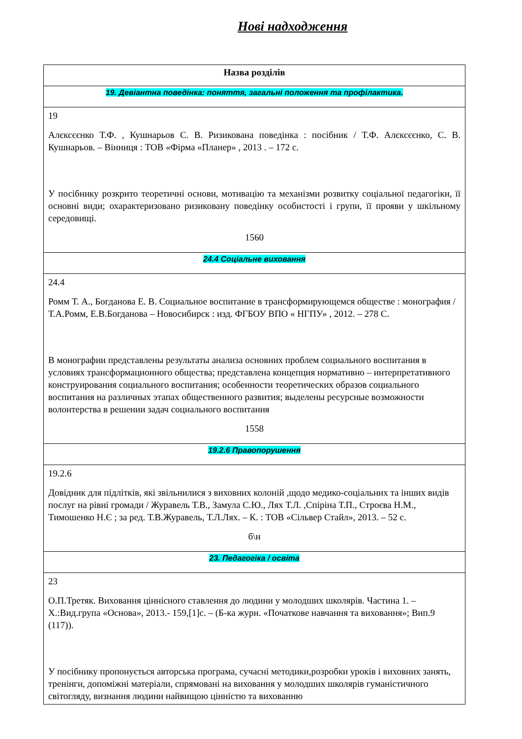Нові надходження
| Назва розділів |
| --- |
| 19. Девіантна поведінка: поняття, загальні положення та профілактика. |
| 19 Алєксєєнко Т.Ф. , Кушнарьов С. В. Ризикована поведінка : посібник / Т.Ф. Алєксєєнко, С. В. Кушнарьов. – Вінниця : ТОВ «Фірма «Планер» , 2013 . – 172 с. У посібнику розкрито теоретичні основи, мотивацію та механізми розвитку соціальної педагогіки, її основні види; охарактеризовано ризиковану поведінку особистості і групи, її прояви у шкільному середовищі. 1560 |
| 24.4 Соціальне виховання |
| 24.4 Ромм Т. А., Богданова Е. В. Социальное воспитание в трансформирующемся обществе : монография / Т.А.Ромм, Е.В.Богданова – Новосибирск : изд. ФГБОУ ВПО « НГПУ» , 2012. – 278 С. В монографии представлены результаты анализа основних проблем социального воспитания в условиях трансформационного общества; представлена концепция нормативно – интерпретативного конструирования социального воспитания; особенности теоретических образов социального воспитания на различных этапах общественного развития; выделены ресурсные возможности волонтерства в решении задач социального воспитания 1558 |
| 19.2.6 Правопорушення |
| 19.2.6 Довідник для підлітків, які звільнилися з виховних колоній ,щодо медико-соціальних та інших видів послуг на рівні громади / Журавель Т.В., Замула С.Ю., Лях Т.Л. ,Спіріна Т.П., Строєва Н.М., Тимошенко Н.Є ; за ред. Т.В.Журавель, Т.Л.Лях. – К. : ТОВ «Сільвер Стайл», 2013. – 52 с. б\н |
| 23. Педагогіка / освіта |
| 23 О.П.Третяк. Виховання ціннісного ставлення до людини у молодших школярів. Частина 1. – Х.:Вид.група «Основа», 2013.- 159,[1]с. – (Б-ка журн. «Початкове навчання та виховання»; Вип.9 (117)). У посібнику пропонується авторська програма, сучасні методики,розробки уроків і виховних занять, тренінги, допоміжні матеріали, спрямовані на виховання у молодших школярів гуманістичного світогляду, визнання людини найвищою цінністю та вихованню |